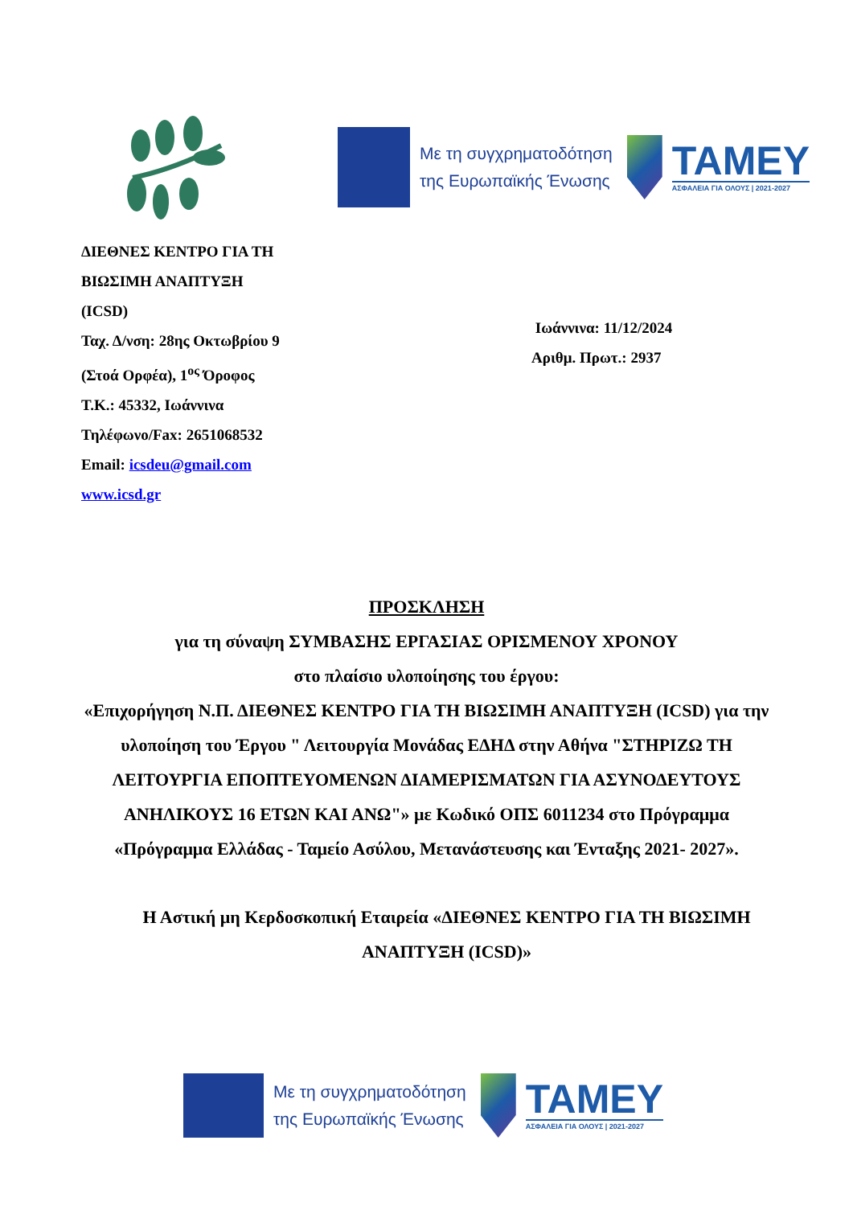Με τη συγχρηματοδότηση
της Ευρωπαϊκής Ένωσης
ΤΑΜΕΥ
ΑΣΦΑΛΕΙΑ ΓΙΑ ΟΛΟΥΣ | 2021-2027
ΔΙΕΘΝΕΣ ΚΕΝΤΡΟ ΓΙΑ ΤΗ
ΒΙΩΣΙΜΗ ΑΝΑΠΤΥΞΗ
(ICSD)
Ταχ. Δ/νση: 28ης Οκτωβρίου 9
(Στοά Ορφέα), 1<sup>ος</sup> Όροφος
Τ.Κ.: 45332, Ιωάννινα
Τηλέφωνο/Fax: 2651068532
Email: icsdeu@gmail.com
www.icsd.gr
Ιωάννινα: 11/12/2024
Αριθμ. Πρωτ.: 2937
ΠΡΟΣΚΛΗΣΗ
για τη σύναψη ΣΥΜΒΑΣΗΣ ΕΡΓΑΣΙΑΣ ΟΡΙΣΜΕΝΟΥ ΧΡΟΝΟΥ
στο πλαίσιο υλοποίησης του έργου:
«Επιχορήγηση Ν.Π. ΔΙΕΘΝΕΣ ΚΕΝΤΡΟ ΓΙΑ ΤΗ ΒΙΩΣΙΜΗ ΑΝΑΠΤΥΞΗ (ICSD) για την υλοποίηση του Έργου " Λειτουργία Μονάδας ΕΔΗΔ στην Αθήνα "ΣΤΗΡΙΖΩ ΤΗ ΛΕΙΤΟΥΡΓΙΑ ΕΠΟΠΤΕΥΟΜΕΝΩΝ ΔΙΑΜΕΡΙΣΜΑΤΩΝ ΓΙΑ ΑΣΥΝΟΔΕΥΤΟΥΣ ΑΝΗΛΙΚΟΥΣ 16 ΕΤΩΝ ΚΑΙ ΑΝΩ"» με Κωδικό ΟΠΣ 6011234 στο Πρόγραμμα «Πρόγραμμα Ελλάδας - Ταμείο Ασύλου, Μετανάστευσης και Ένταξης 2021- 2027».
Η Αστική μη Κερδοσκοπική Εταιρεία «ΔΙΕΘΝΕΣ ΚΕΝΤΡΟ ΓΙΑ ΤΗ ΒΙΩΣΙΜΗ ΑΝΑΠΤΥΞΗ (ICSD)»
Με τη συγχρηματοδότηση
της Ευρωπαϊκής Ένωσης
ΤΑΜΕΥ
ΑΣΦΑΛΕΙΑ ΓΙΑ ΟΛΟΥΣ | 2021-2027